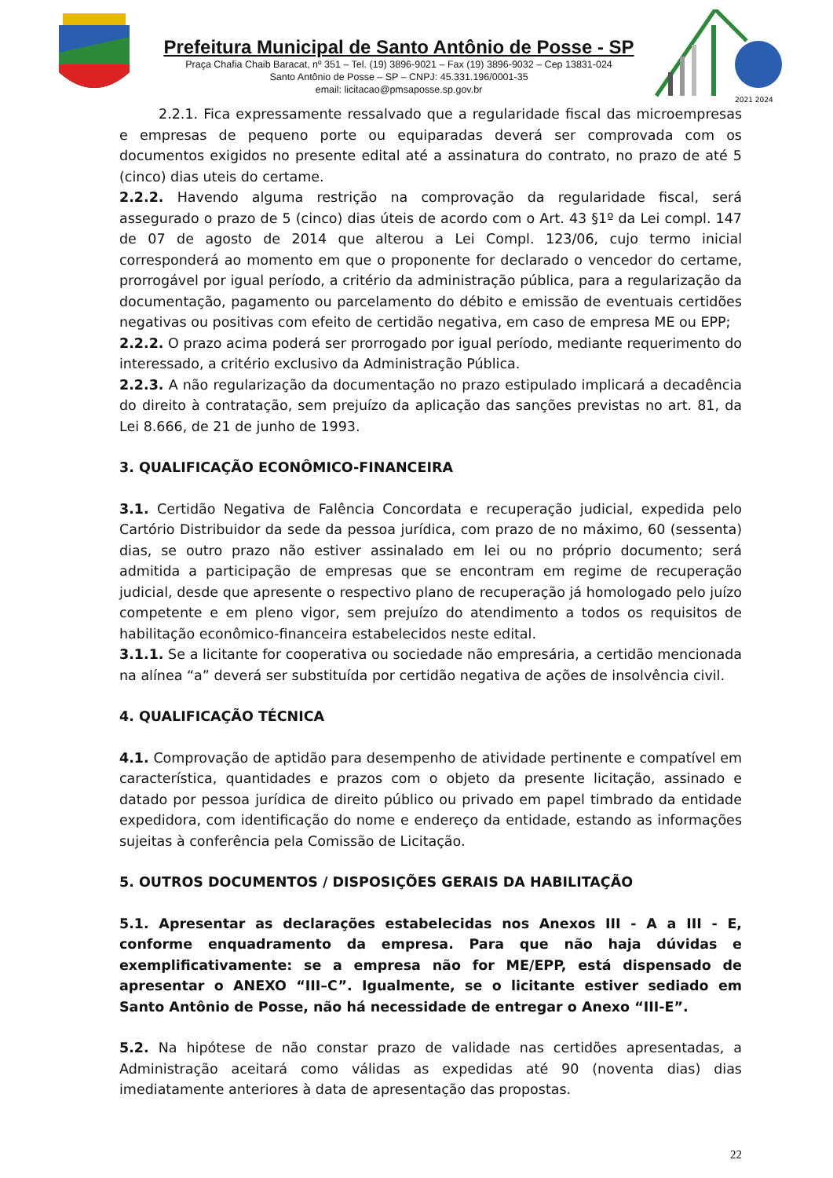Prefeitura Municipal de Santo Antônio de Posse - SP
Praça Chafia Chaib Baracat, nº 351 – Tel. (19) 3896-9021 – Fax (19) 3896-9032 – Cep 13831-024
Santo Antônio de Posse – SP – CNPJ: 45.331.196/0001-35
email: licitacao@pmsaposse.sp.gov.br
2021 2024
2.2.1. Fica expressamente ressalvado que a regularidade fiscal das microempresas e empresas de pequeno porte ou equiparadas deverá ser comprovada com os documentos exigidos no presente edital até a assinatura do contrato, no prazo de até 5 (cinco) dias uteis do certame.
2.2.2. Havendo alguma restrição na comprovação da regularidade fiscal, será assegurado o prazo de 5 (cinco) dias úteis de acordo com o Art. 43 §1º da Lei compl. 147 de 07 de agosto de 2014 que alterou a Lei Compl. 123/06, cujo termo inicial corresponderá ao momento em que o proponente for declarado o vencedor do certame, prorrogável por igual período, a critério da administração pública, para a regularização da documentação, pagamento ou parcelamento do débito e emissão de eventuais certidões negativas ou positivas com efeito de certidão negativa, em caso de empresa ME ou EPP;
2.2.2. O prazo acima poderá ser prorrogado por igual período, mediante requerimento do interessado, a critério exclusivo da Administração Pública.
2.2.3. A não regularização da documentação no prazo estipulado implicará a decadência do direito à contratação, sem prejuízo da aplicação das sanções previstas no art. 81, da Lei 8.666, de 21 de junho de 1993.
3. QUALIFICAÇÃO ECONÔMICO-FINANCEIRA
3.1. Certidão Negativa de Falência Concordata e recuperação judicial, expedida pelo Cartório Distribuidor da sede da pessoa jurídica, com prazo de no máximo, 60 (sessenta) dias, se outro prazo não estiver assinalado em lei ou no próprio documento; será admitida a participação de empresas que se encontram em regime de recuperação judicial, desde que apresente o respectivo plano de recuperação já homologado pelo juízo competente e em pleno vigor, sem prejuízo do atendimento a todos os requisitos de habilitação econômico-financeira estabelecidos neste edital.
3.1.1. Se a licitante for cooperativa ou sociedade não empresária, a certidão mencionada na alínea “a” deverá ser substituída por certidão negativa de ações de insolvência civil.
4. QUALIFICAÇÃO TÉCNICA
4.1. Comprovação de aptidão para desempenho de atividade pertinente e compatível em característica, quantidades e prazos com o objeto da presente licitação, assinado e datado por pessoa jurídica de direito público ou privado em papel timbrado da entidade expedidora, com identificação do nome e endereço da entidade, estando as informações sujeitas à conferência pela Comissão de Licitação.
5. OUTROS DOCUMENTOS / DISPOSIÇÕES GERAIS DA HABILITAÇÃO
5.1. Apresentar as declarações estabelecidas nos Anexos III - A a III - E, conforme enquadramento da empresa. Para que não haja dúvidas e exemplificativamente: se a empresa não for ME/EPP, está dispensado de apresentar o ANEXO “III–C”. Igualmente, se o licitante estiver sediado em Santo Antônio de Posse, não há necessidade de entregar o Anexo “III-E”.
5.2. Na hipótese de não constar prazo de validade nas certidões apresentadas, a Administração aceitará como válidas as expedidas até 90 (noventa dias) dias imediatamente anteriores à data de apresentação das propostas.
22